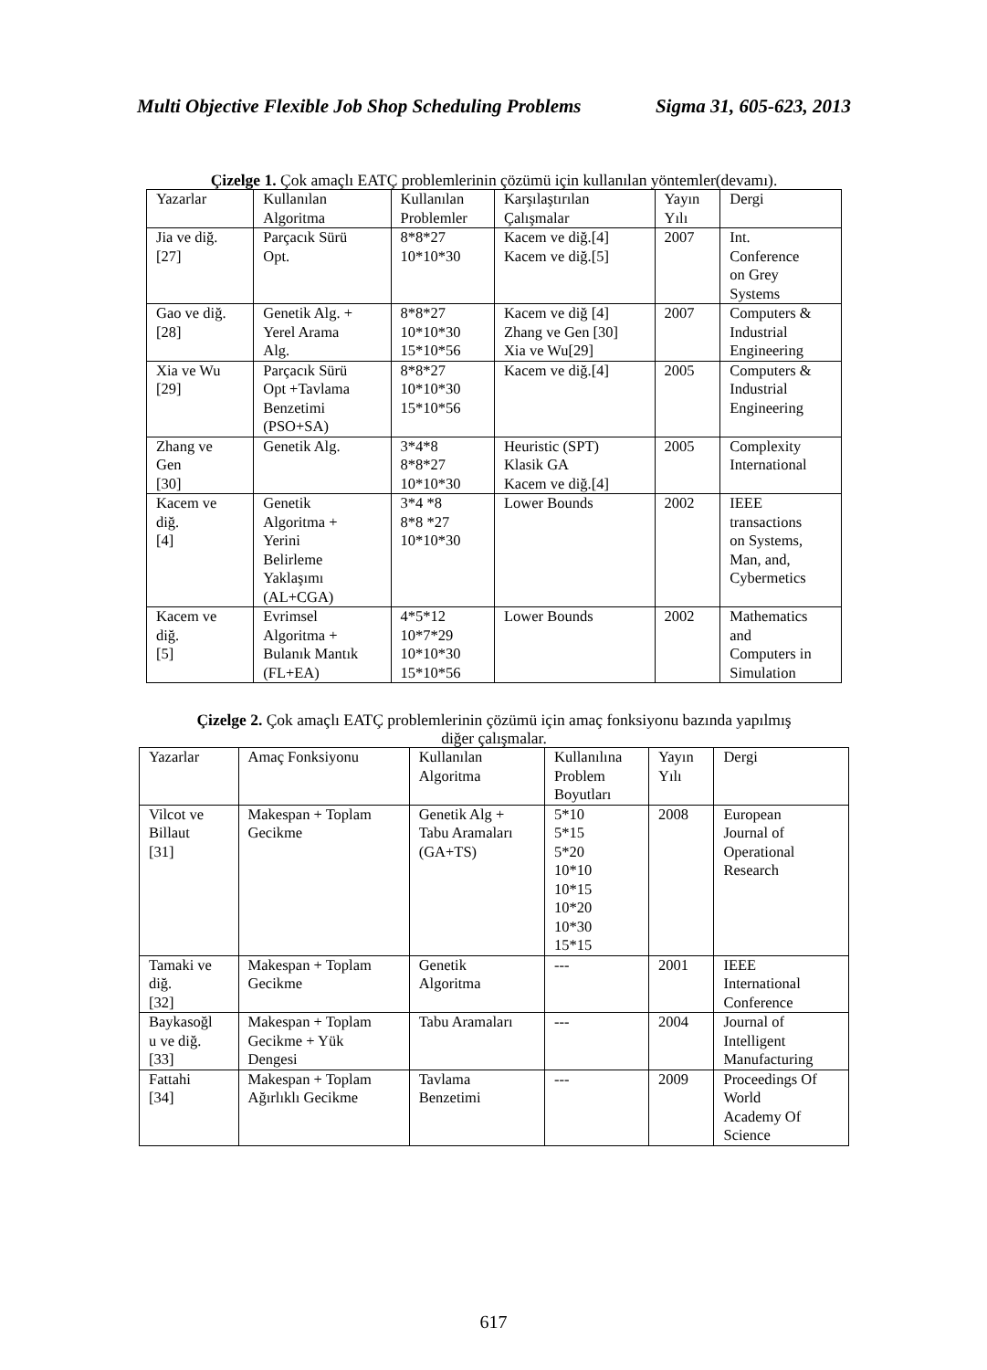Multi Objective Flexible Job Shop Scheduling Problems Sigma 31, 605-623, 2013
Çizelge 1. Çok amaçlı EATÇ problemlerinin çözümü için kullanılan yöntemler(devamı).
| Yazarlar | Kullanılan Algoritma | Kullanılan Problemler | Karşılaştırılan Çalışmalar | Yayın Yılı | Dergi |
| Jia ve diğ. [27] | Parçacık Sürü Opt. | 8*8*27 10*10*30 | Kacem ve diğ.[4] Kacem ve diğ.[5] | 2007 | Int. Conference on Grey Systems |
| Gao ve diğ. [28] | Genetik Alg. + Yerel Arama Alg. | 8*8*27 10*10*30 15*10*56 | Kacem ve diğ [4] Zhang ve Gen [30] Xia ve Wu[29] | 2007 | Computers & Industrial Engineering |
| Xia ve Wu [29] | Parçacık Sürü Opt +Tavlama Benzetimi (PSO+SA) | 8*8*27 10*10*30 15*10*56 | Kacem ve diğ.[4] | 2005 | Computers & Industrial Engineering |
| Zhang ve Gen [30] | Genetik Alg. | 3*4*8 8*8*27 10*10*30 | Heuristic (SPT) Klasik GA Kacem ve diğ.[4] | 2005 | Complexity International |
| Kacem ve diğ. [4] | Genetik Algoritma + Yerini Belirleme Yaklaşımı (AL+CGA) | 3*4 *8 8*8 *27 10*10*30 | Lower Bounds | 2002 | IEEE transactions on Systems, Man, and, Cybermetics |
| Kacem ve diğ. [5] | Evrimsel Algoritma + Bulanık Mantık (FL+EA) | 4*5*12 10*7*29 10*10*30 15*10*56 | Lower Bounds | 2002 | Mathematics and Computers in Simulation |
Çizelge 2. Çok amaçlı EATÇ problemlerinin çözümü için amaç fonksiyonu bazında yapılmış
diğer çalışmalar.
| Yazarlar | Amaç Fonksiyonu | Kullanılan Algoritma | Kullanılına Problem Boyutları | Yayın Yılı | Dergi |
| Vilcot ve Billaut [31] | Makespan + Toplam Gecikme | Genetik Alg + Tabu Aramaları (GA+TS) | 5*10 5*15 5*20 10*10 10*15 10*20 10*30 15*15 | 2008 | European Journal of Operational Research |
| Tamaki ve diğ. [32] | Makespan + Toplam Gecikme | Genetik Algoritma | --- | 2001 | IEEE International Conference |
| Baykasoğl u ve diğ. [33] | Makespan + Toplam Gecikme + Yük Dengesi | Tabu Aramaları | --- | 2004 | Journal of Intelligent Manufacturing |
| Fattahi [34] | Makespan + Toplam Ağırlıklı Gecikme | Tavlama Benzetimi | --- | 2009 | Proceedings Of World Academy Of Science |
617